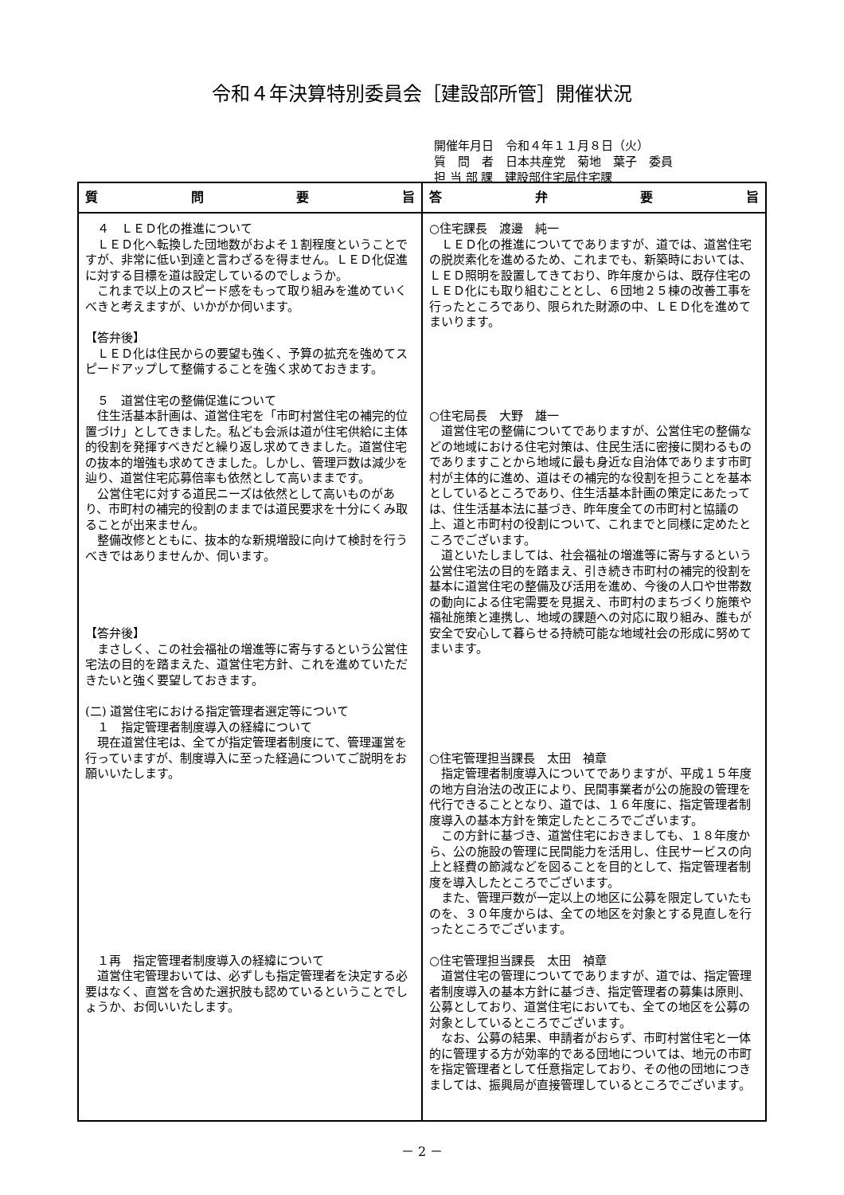令和４年決算特別委員会［建設部所管］開催状況
開催年月日　令和４年１１月８日（火）
質　問　者　日本共産党　菊地　葉子　委員
担 当 部 課　建設部住宅局住宅課
| 質 問 要 旨 | 答 弁 要 旨 |
| --- | --- |
| ４ ＬＥＤ化の推進について ＬＥＤ化へ転換した団地数がおよそ１割程度ということですが、非常に低い到達と言わざるを得ません。ＬＥＤ化促進に対する目標を道は設定しているのでしょうか。 これまで以上のスピード感をもって取り組みを進めていくべきと考えますが、いかがか伺います。 【答弁後】 ＬＥＤ化は住民からの要望も強く、予算の拡充を強めてスピードアップして整備することを強く求めておきます。 ５ 道営住宅の整備促進について 住生活基本計画は、道営住宅を「市町村営住宅の補完的位置づけ」としてきました。私ども会派は道が住宅供給に主体的役割を発揮すべきだと繰り返し求めてきました。道営住宅の抜本的増強も求めてきました。しかし、管理戸数は減少を辿り、道営住宅応募倍率も依然として高いままです。 公営住宅に対する道民ニーズは依然として高いものがあり、市町村の補完的役割のままでは道民要求を十分にくみ取ることが出来ません。 整備改修とともに、抜本的な新規増設に向けて検討を行うべきではありませんか、伺います。 【答弁後】 まさしく、この社会福祉の増進等に寄与するという公営住宅法の目的を踏まえた、道営住宅方針、これを進めていただきたいと強く要望しておきます。 (二) 道営住宅における指定管理者選定等について １ 指定管理者制度導入の経緯について 現在道営住宅は、全てが指定管理者制度にて、管理運営を行っていますが、制度導入に至った経過についてご説明をお願いいたします。 １再 指定管理者制度導入の経緯について 道営住宅管理おいては、必ずしも指定管理者を決定する必要はなく、直営を含めた選択肢も認めているということでしょうか、お伺いいたします。 | ○住宅課長 渡邊 純一 ＬＥＤ化の推進についてでありますが、道では、道営住宅の脱炭素化を進めるため、これまでも、新築時においては、ＬＥＤ照明を設置してきており、昨年度からは、既存住宅のＬＥＤ化にも取り組むこととし、６団地２５棟の改善工事を行ったところであり、限られた財源の中、ＬＥＤ化を進めてまいります。 ○住宅局長 大野 雄一 道営住宅の整備についてでありますが、公営住宅の整備などの地域における住宅対策は、住民生活に密接に関わるものでありますことから地域に最も身近な自治体であります市町村が主体的に進め、道はその補完的な役割を担うことを基本としているところであり、住生活基本計画の策定にあたっては、住生活基本法に基づき、昨年度全ての市町村と協議の上、道と市町村の役割について、これまでと同様に定めたところでございます。 道といたしましては、社会福祉の増進等に寄与するという公営住宅法の目的を踏まえ、引き続き市町村の補完的役割を基本に道営住宅の整備及び活用を進め、今後の人口や世帯数の動向による住宅需要を見据え、市町村のまちづくり施策や福祉施策と連携し、地域の課題への対応に取り組み、誰もが安全で安心して暮らせる持続可能な地域社会の形成に努めてまいます。 ○住宅管理担当課長 太田 禎章 指定管理者制度導入についてでありますが、平成１５年度の地方自治法の改正により、民間事業者が公の施設の管理を代行できることとなり、道では、１６年度に、指定管理者制度導入の基本方針を策定したところでございます。 この方針に基づき、道営住宅におきましても、１８年度から、公の施設の管理に民間能力を活用し、住民サービスの向上と経費の節減などを図ることを目的として、指定管理者制度を導入したところでございます。 また、管理戸数が一定以上の地区に公募を限定していたものを、３０年度からは、全ての地区を対象とする見直しを行ったところでございます。 ○住宅管理担当課長 太田 禎章 道営住宅の管理についてでありますが、道では、指定管理者制度導入の基本方針に基づき、指定管理者の募集は原則、公募としており、道営住宅においても、全ての地区を公募の対象としているところでございます。 なお、公募の結果、申請者がおらず、市町村営住宅と一体的に管理する方が効率的である団地については、地元の市町を指定管理者として任意指定しており、その他の団地につきましては、振興局が直接管理しているところでございます。 |
－ 2 －